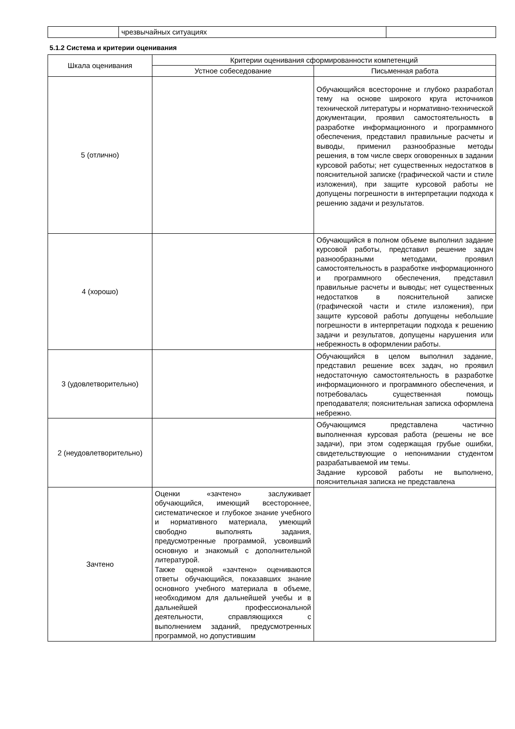| | чрезвычайных ситуациях | |
5.1.2 Система и критерии оценивания
| Шкала оценивания | Критерии оценивания сформированности компетенций | |
| --- | --- | --- |
| | Устное собеседование | Письменная работа |
| 5 (отлично) | | Обучающийся всесторонне и глубоко разработал тему на основе широкого круга источников технической литературы и нормативно-технической документации, проявил самостоятельность в разработке информационного и программного обеспечения, представил правильные расчеты и выводы, применил разнообразные методы решения, в том числе сверх оговоренных в задании курсовой работы; нет существенных недостатков в пояснительной записке (графической части и стиле изложения), при защите курсовой работы не допущены погрешности в интерпретации подхода к решению задачи и результатов. |
| 4 (хорошо) | | Обучающийся в полном объеме выполнил задание курсовой работы, представил решение задач разнообразными методами, проявил самостоятельность в разработке информационного и программного обеспечения, представил правильные расчеты и выводы; нет существенных недостатков в пояснительной записке (графической части и стиле изложения), при защите курсовой работы допущены небольшие погрешности в интерпретации подхода к решению задачи и результатов, допущены нарушения или небрежность в оформлении работы. |
| 3 (удовлетворительно) | | Обучающийся в целом выполнил задание, представил решение всех задач, но проявил недостаточную самостоятельность в разработке информационного и программного обеспечения, и потребовалась существенная помощь преподавателя; пояснительная записка оформлена небрежно. |
| 2 (неудовлетворительно) | | Обучающимся представлена частично выполненная курсовая работа (решены не все задачи), при этом содержащая грубые ошибки, свидетельствующие о непонимании студентом разрабатываемой им темы. Задание курсовой работы не выполнено, пояснительная записка не представлена |
| Зачтено | Оценки «зачтено» заслуживает обучающийся, имеющий всестороннее, систематическое и глубокое знание учебного и нормативного материала, умеющий свободно выполнять задания, предусмотренные программой, усвоивший основную и знакомый с дополнительной литературой. Также оценкой «зачтено» оцениваются ответы обучающийся, показавших знание основного учебного материала в объеме, необходимом для дальнейшей учебы и в дальнейшей профессиональной деятельности, справляющихся с выполнением заданий, предусмотренных программой, но допустившим | |